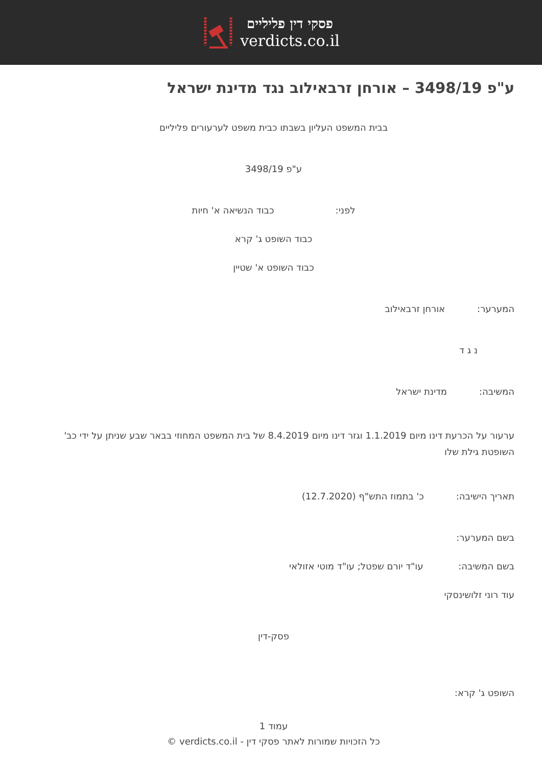פסקי דין פליליים
verdicts.co.il
ע"פ 3498/19 – אורחן זרבאילוב נגד מדינת ישראל
בבית המשפט העליון בשבתו כבית משפט לערעורים פליליים
ע"פ 3498/19
לפני: כבוד הנשיאה א' חיות
כבוד השופט ג' קרא
כבוד השופט א' שטיין
המערער: אורחן זרבאילוב
נ ג ד
המשיבה: מדינת ישראל
ערעור על הכרעת דינו מיום 1.1.2019 וגזר דינו מיום 8.4.2019 של בית המשפט המחוזי בבאר שבע שניתן על ידי כב' השופטת גילת שלו
תאריך הישיבה: כ' בתמוז התש"ף (12.7.2020)
בשם המערער:
בשם המשיבה: עו"ד יורם שפטל; עו"ד מוטי אזולאי
עוד רוני זלושינסקי
פסק-דין
השופט ג' קרא:
עמוד 1
כל הזכויות שמורות לאתר פסקי דין - verdicts.co.il ©